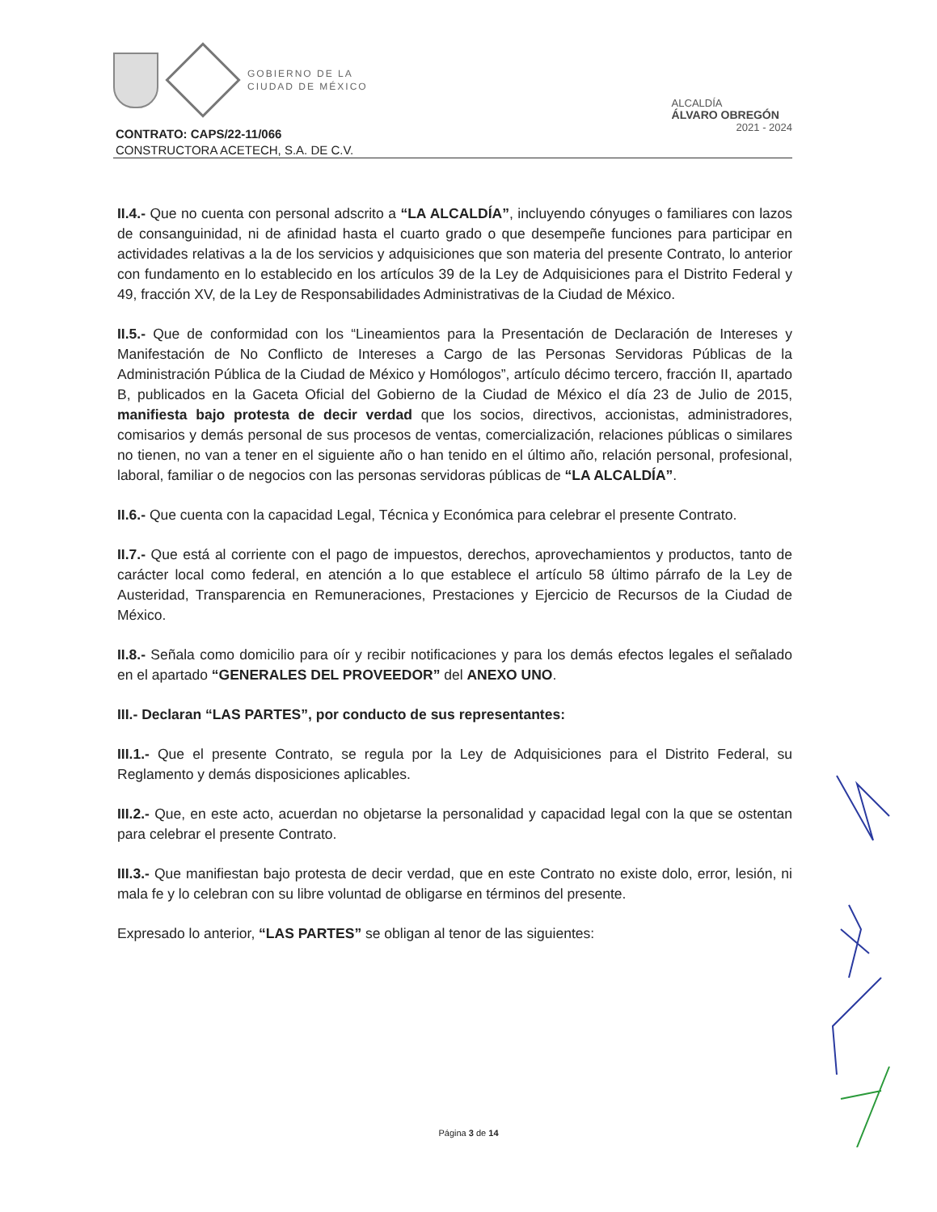GOBIERNO DE LA
CIUDAD DE MÉXICO
ALCALDÍA
ÁLVARO OBREGÓN
2021 - 2024
CONTRATO: CAPS/22-11/066
CONSTRUCTORA ACETECH, S.A. DE C.V.
II.4.- Que no cuenta con personal adscrito a “LA ALCALDÍA”, incluyendo cónyuges o familiares con lazos de consanguinidad, ni de afinidad hasta el cuarto grado o que desempeñe funciones para participar en actividades relativas a la de los servicios y adquisiciones que son materia del presente Contrato, lo anterior con fundamento en lo establecido en los artículos 39 de la Ley de Adquisiciones para el Distrito Federal y 49, fracción XV, de la Ley de Responsabilidades Administrativas de la Ciudad de México.
II.5.- Que de conformidad con los “Lineamientos para la Presentación de Declaración de Intereses y Manifestación de No Conflicto de Intereses a Cargo de las Personas Servidoras Públicas de la Administración Pública de la Ciudad de México y Homólogos”, artículo décimo tercero, fracción II, apartado B, publicados en la Gaceta Oficial del Gobierno de la Ciudad de México el día 23 de Julio de 2015, manifiesta bajo protesta de decir verdad que los socios, directivos, accionistas, administradores, comisarios y demás personal de sus procesos de ventas, comercialización, relaciones públicas o similares no tienen, no van a tener en el siguiente año o han tenido en el último año, relación personal, profesional, laboral, familiar o de negocios con las personas servidoras públicas de “LA ALCALDÍA”.
II.6.- Que cuenta con la capacidad Legal, Técnica y Económica para celebrar el presente Contrato.
II.7.- Que está al corriente con el pago de impuestos, derechos, aprovechamientos y productos, tanto de carácter local como federal, en atención a lo que establece el artículo 58 último párrafo de la Ley de Austeridad, Transparencia en Remuneraciones, Prestaciones y Ejercicio de Recursos de la Ciudad de México.
II.8.- Señala como domicilio para oír y recibir notificaciones y para los demás efectos legales el señalado en el apartado “GENERALES DEL PROVEEDOR” del ANEXO UNO.
III.- Declaran “LAS PARTES”, por conducto de sus representantes:
III.1.- Que el presente Contrato, se regula por la Ley de Adquisiciones para el Distrito Federal, su Reglamento y demás disposiciones aplicables.
III.2.- Que, en este acto, acuerdan no objetarse la personalidad y capacidad legal con la que se ostentan para celebrar el presente Contrato.
III.3.- Que manifiestan bajo protesta de decir verdad, que en este Contrato no existe dolo, error, lesión, ni mala fe y lo celebran con su libre voluntad de obligarse en términos del presente.
Expresado lo anterior, “LAS PARTES” se obligan al tenor de las siguientes:
Página 3 de 14